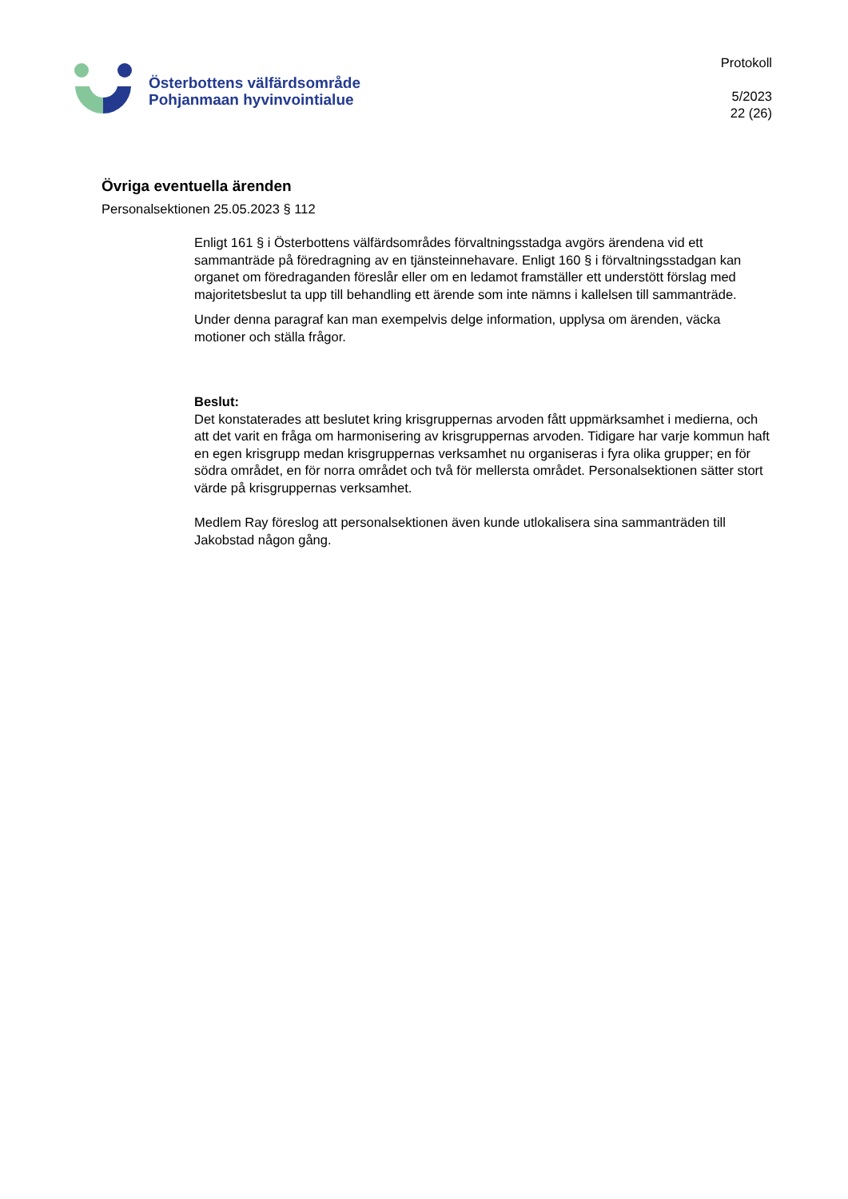Österbottens välfärdsområde
Pohjanmaan hyvinvointialue
Protokoll
5/2023
22 (26)
Övriga eventuella ärenden
Personalsektionen 25.05.2023 § 112
Enligt 161 § i Österbottens välfärdsområdes förvaltningsstadga avgörs ärendena vid ett sammanträde på föredragning av en tjänsteinnehavare. Enligt 160 § i förvaltningsstadgan kan organet om föredraganden föreslår eller om en ledamot framställer ett understött förslag med majoritetsbeslut ta upp till behandling ett ärende som inte nämns i kallelsen till sammanträde.
Under denna paragraf kan man exempelvis delge information, upplysa om ärenden, väcka motioner och ställa frågor.
Beslut:
Det konstaterades att beslutet kring krisgruppernas arvoden fått uppmärksamhet i medierna, och att det varit en fråga om harmonisering av krisgruppernas arvoden. Tidigare har varje kommun haft en egen krisgrupp medan krisgruppernas verksamhet nu organiseras i fyra olika grupper; en för södra området, en för norra området och två för mellersta området. Personalsektionen sätter stort värde på krisgruppernas verksamhet.
Medlem Ray föreslog att personalsektionen även kunde utlokalisera sina sammanträden till Jakobstad någon gång.